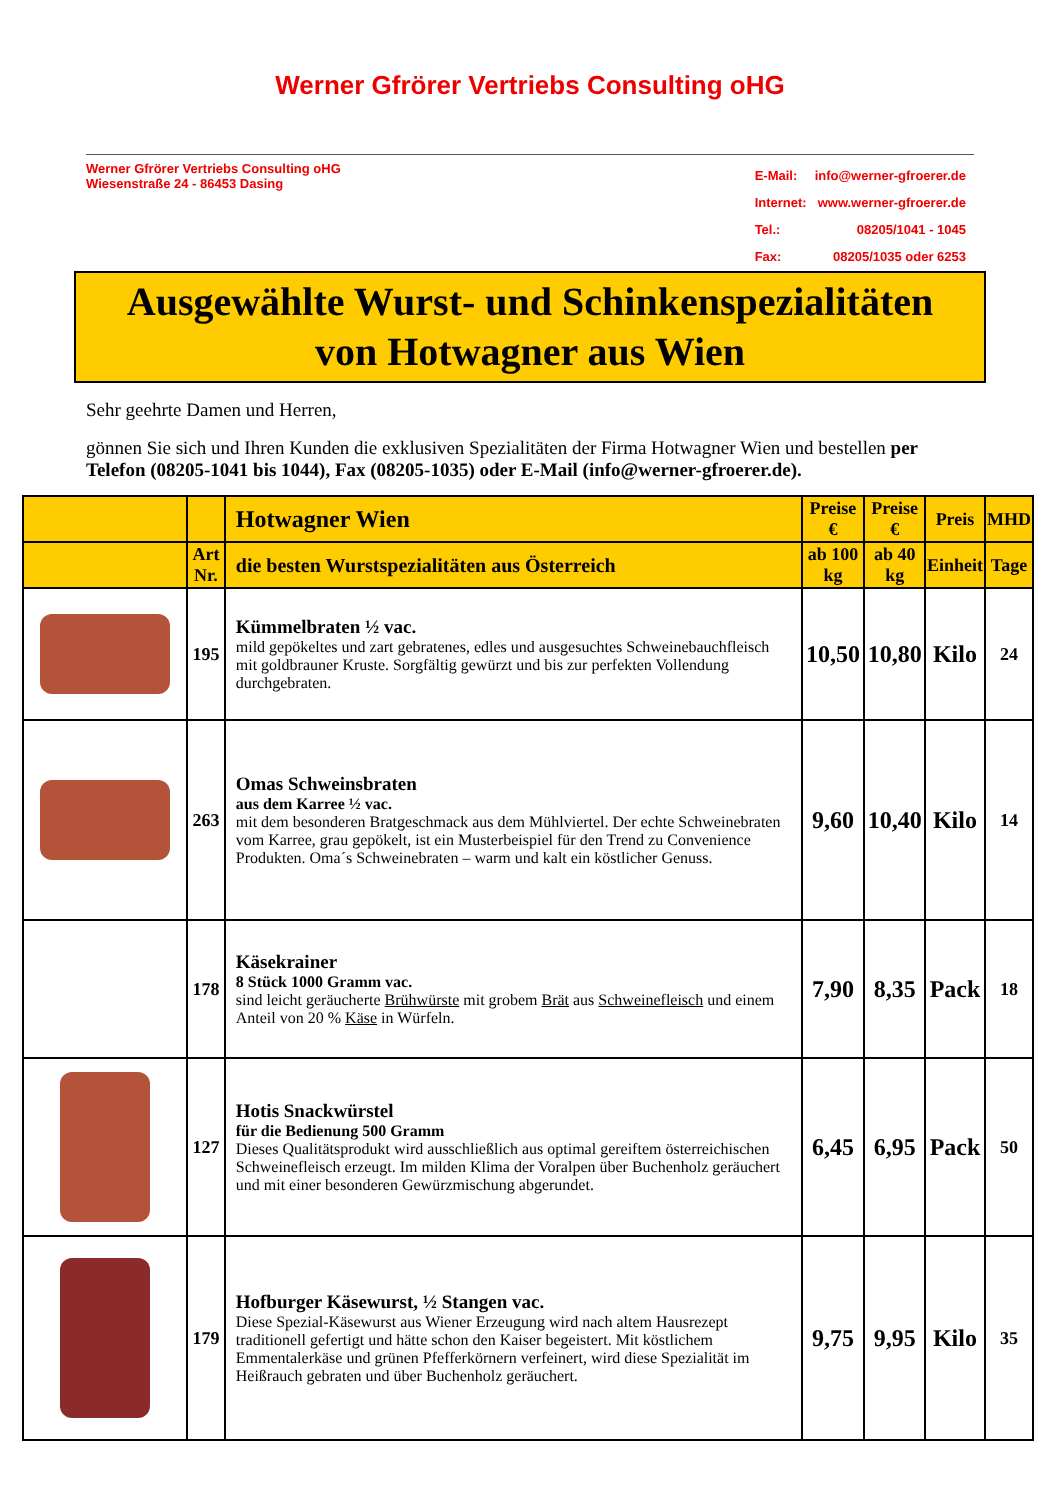Werner Gfrörer Vertriebs Consulting oHG
Werner Gfrörer Vertriebs Consulting oHG
Wiesenstraße 24 - 86453 Dasing
| E-Mail: | info@werner-gfroerer.de |
| Internet: | www.werner-gfroerer.de |
| Tel.: | 08205/1041 - 1045 |
| Fax: | 08205/1035 oder 6253 |
Ausgewählte Wurst- und Schinkenspezialitäten
von Hotwagner aus Wien
Sehr geehrte Damen und Herren,
gönnen Sie sich und Ihren Kunden die exklusiven Spezialitäten der Firma Hotwagner Wien und bestellen per Telefon (08205-1041 bis 1044), Fax (08205-1035) oder E-Mail (info@werner-gfroerer.de).
| | | Hotwagner Wien | Preise € | Preise € | Preis | MHD |
| --- | --- | --- | --- | --- | --- | --- |
| | Art Nr. | die besten Wurstspezialitäten aus Österreich | ab 100 kg | ab 40 kg | Einheit | Tage |
| | 195 | Kümmelbraten ½ vac. mild gepökeltes und zart gebratenes, edles und ausgesuchtes Schweinebauchfleisch mit goldbrauner Kruste. Sorgfältig gewürzt und bis zur perfekten Vollendung durchgebraten. | 10,50 | 10,80 | Kilo | 24 |
| | 263 | Omas Schweinsbraten aus dem Karree ½ vac. mit dem besonderen Bratgeschmack aus dem Mühlviertel. Der echte Schweinebraten vom Karree, grau gepökelt, ist ein Musterbeispiel für den Trend zu Convenience Produkten. Oma´s Schweinebraten – warm und kalt ein köstlicher Genuss. | 9,60 | 10,40 | Kilo | 14 |
| | 178 | Käsekrainer 8 Stück 1000 Gramm vac. sind leicht geräucherte Brühwürste mit grobem Brät aus Schweinefleisch und einem Anteil von 20 % Käse in Würfeln. | 7,90 | 8,35 | Pack | 18 |
| | 127 | Hotis Snackwürstel für die Bedienung 500 Gramm Dieses Qualitätsprodukt wird ausschließlich aus optimal gereiftem österreichischen Schweinefleisch erzeugt. Im milden Klima der Voralpen über Buchenholz geräuchert und mit einer besonderen Gewürzmischung abgerundet. | 6,45 | 6,95 | Pack | 50 |
| | 179 | Hofburger Käsewurst, ½ Stangen vac. Diese Spezial-Käsewurst aus Wiener Erzeugung wird nach altem Hausrezept traditionell gefertigt und hätte schon den Kaiser begeistert. Mit köstlichem Emmentalerkäse und grünen Pfefferkörnern verfeinert, wird diese Spezialität im Heißrauch gebraten und über Buchenholz geräuchert. | 9,75 | 9,95 | Kilo | 35 |